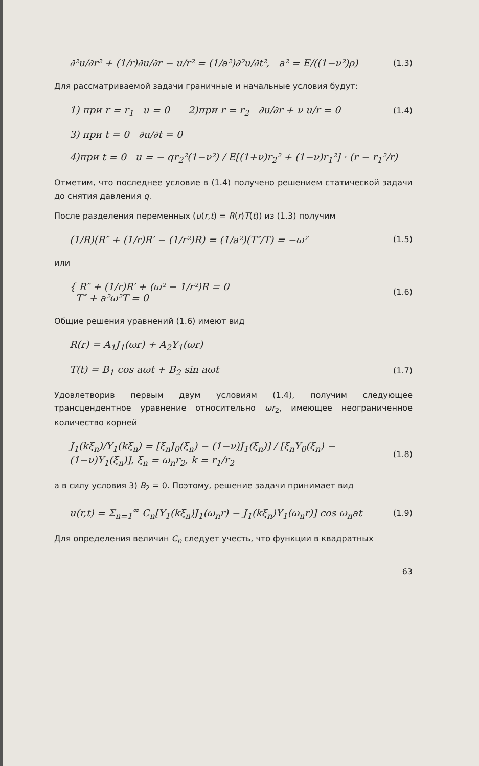∂²u/∂r² + (1/r)∂u/∂r − u/r² = (1/a²)∂²u/∂t², a² = E/((1−ν²)ρ) (1.3)
Для рассматриваемой задачи граничные и начальные условия будут:
1) при r = r<sub>1</sub> u = 0 2)при r = r<sub>2</sub> ∂u/∂r + ν u/r = 0 (1.4)
3) при t = 0 ∂u/∂t = 0
4)при t = 0 u = − qr<sub>2</sub>²(1−ν²) / E[(1+ν)r<sub>2</sub>² + (1−ν)r<sub>1</sub>²] · (r − r<sub>1</sub>²/r)
Отметим, что последнее условие в (1.4) получено решением статической задачи до снятия давления q.
После разделения переменных (u(r,t) = R(r)T(t)) из (1.3) получим
(1/R)(R″ + (1/r)R′ − (1/r²)R) = (1/a²)(T″/T) = −ω² (1.5)
или
{ R″ + (1/r)R′ + (ω² − 1/r²)R = 0
T″ + a²ω²T = 0 (1.6)
Общие решения уравнений (1.6) имеют вид
R(r) = A<sub>1</sub>J<sub>1</sub>(ωr) + A<sub>2</sub>Y<sub>1</sub>(ωr)
T(t) = B<sub>1</sub> cos aωt + B<sub>2</sub> sin aωt (1.7)
Удовлетворив первым двум условиям (1.4), получим следующее трансцендентное уравнение относительно ωr<sub>2</sub>, имеющее неограниченное количество корней
J<sub>1</sub>(kξ<sub>n</sub>)/Y<sub>1</sub>(kξ<sub>n</sub>) = [ξ<sub>n</sub>J<sub>0</sub>(ξ<sub>n</sub>) − (1−ν)J<sub>1</sub>(ξ<sub>n</sub>)] / [ξ<sub>n</sub>Y<sub>0</sub>(ξ<sub>n</sub>) − (1−ν)Y<sub>1</sub>(ξ<sub>n</sub>)], ξ<sub>n</sub> = ω<sub>n</sub>r<sub>2</sub>, k = r<sub>1</sub>/r<sub>2</sub> (1.8)
а в силу условия 3) B<sub>2</sub> = 0. Поэтому, решение задачи принимает вид
u(r,t) = Σ<sub>n=1</sub><sup>∞</sup> C<sub>n</sub>[Y<sub>1</sub>(kξ<sub>n</sub>)J<sub>1</sub>(ω<sub>n</sub>r) − J<sub>1</sub>(kξ<sub>n</sub>)Y<sub>1</sub>(ω<sub>n</sub>r)] cos ω<sub>n</sub>at (1.9)
Для определения величин C<sub>n</sub> следует учесть, что функции в квадратных
63